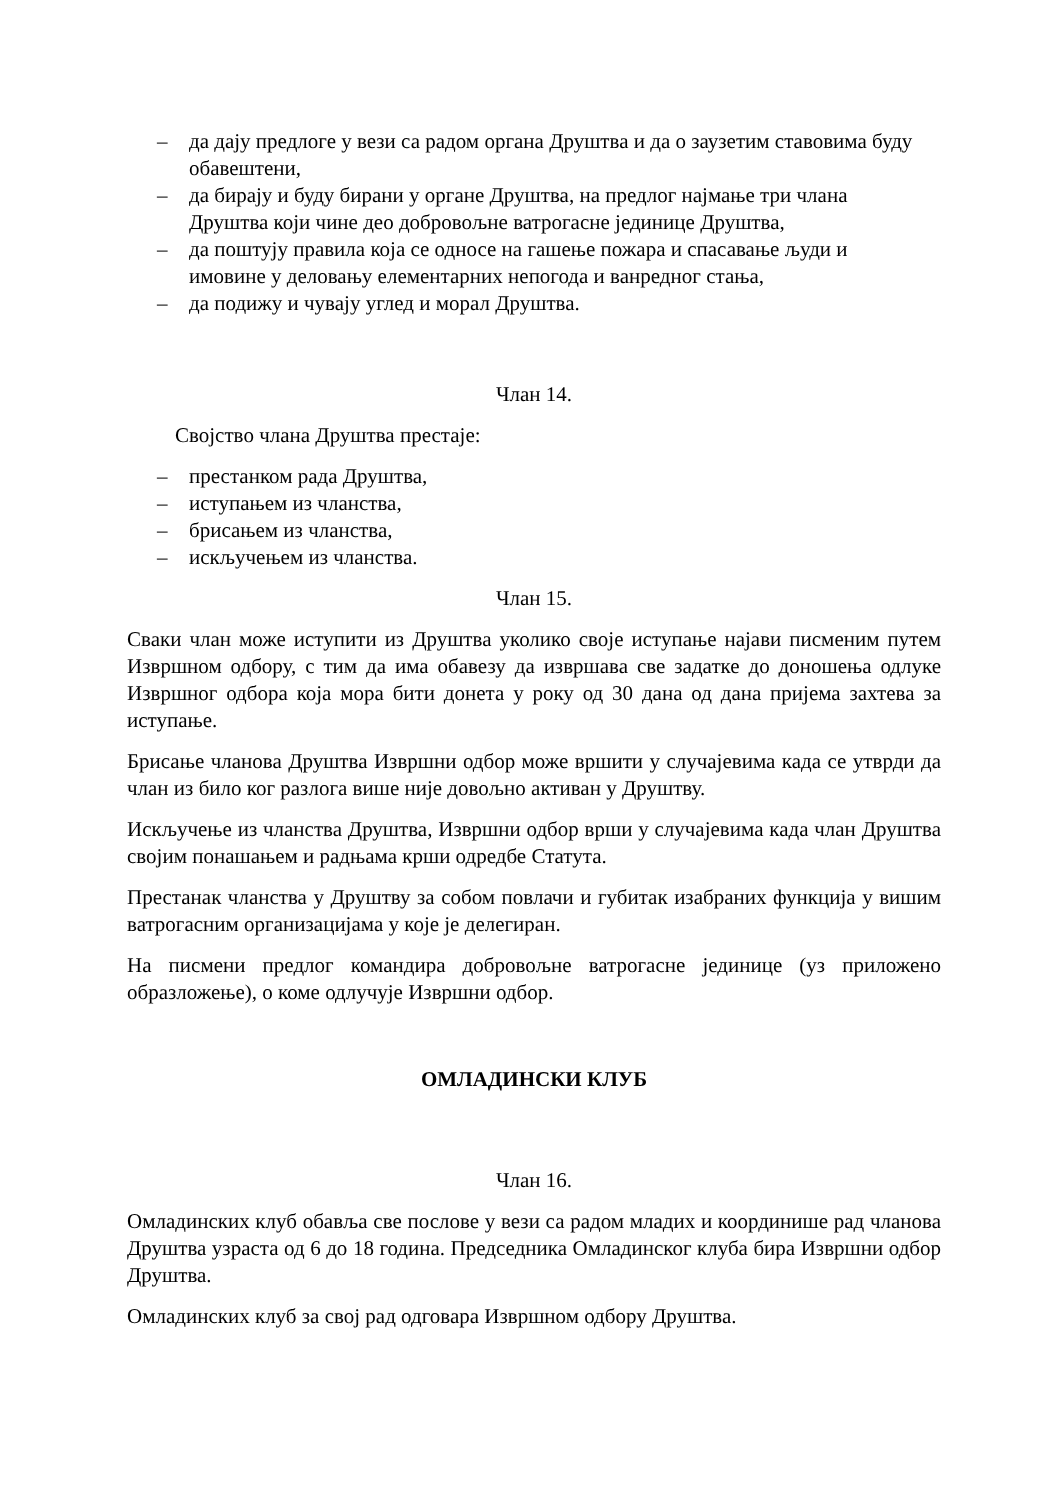– да дају предлоге у вези са радом органа Друштва и да о заузетим ставовима буду обавештени,
– да бирају и буду бирани у органе Друштва, на предлог најмање три члана
Друштва који чине део добровољне ватрогасне јединице Друштва,
– да поштују правила која се односе на гашење пожара и спасавање људи и
имовине у деловању елементарних непогода и ванредног стања,
– да подижу и чувају углед и морал Друштва.
Члан 14.
Својство члана Друштва престаје:
– престанком рада Друштва,
– иступањем из чланства,
– брисањем из чланства,
– искључењем из чланства.
Члан 15.
Сваки члан може иступити из Друштва уколико своје иступање најави писменим путем Извршном одбору, с тим да има обавезу да извршава све задатке до доношења одлуке Извршног одбора која мора бити донета у року од 30 дана од дана пријема захтева за иступање.
Брисање чланова Друштва Извршни одбор може вршити у случајевима када се утврди да члан из било ког разлога више није довољно активан у Друштву.
Искључење из чланства Друштва, Извршни одбор врши у случајевима када члан Друштва својим понашањем и радњама крши одредбе Статута.
Престанак чланства у Друштву за собом повлачи и губитак изабраних функција у вишим ватрогасним организацијама у које је делегиран.
На писмени предлог командира добровољне ватрогасне јединице (уз приложено образложење), о коме одлучује Извршни одбор.
ОМЛАДИНСКИ КЛУБ
Члан 16.
Омладинских клуб обавља све послове у вези са радом младих и координише рад чланова Друштва узраста од 6 до 18 година. Председника Омладинског клуба бира Извршни одбор Друштва.
Омладинских клуб за свој рад одговара Извршном одбору Друштва.